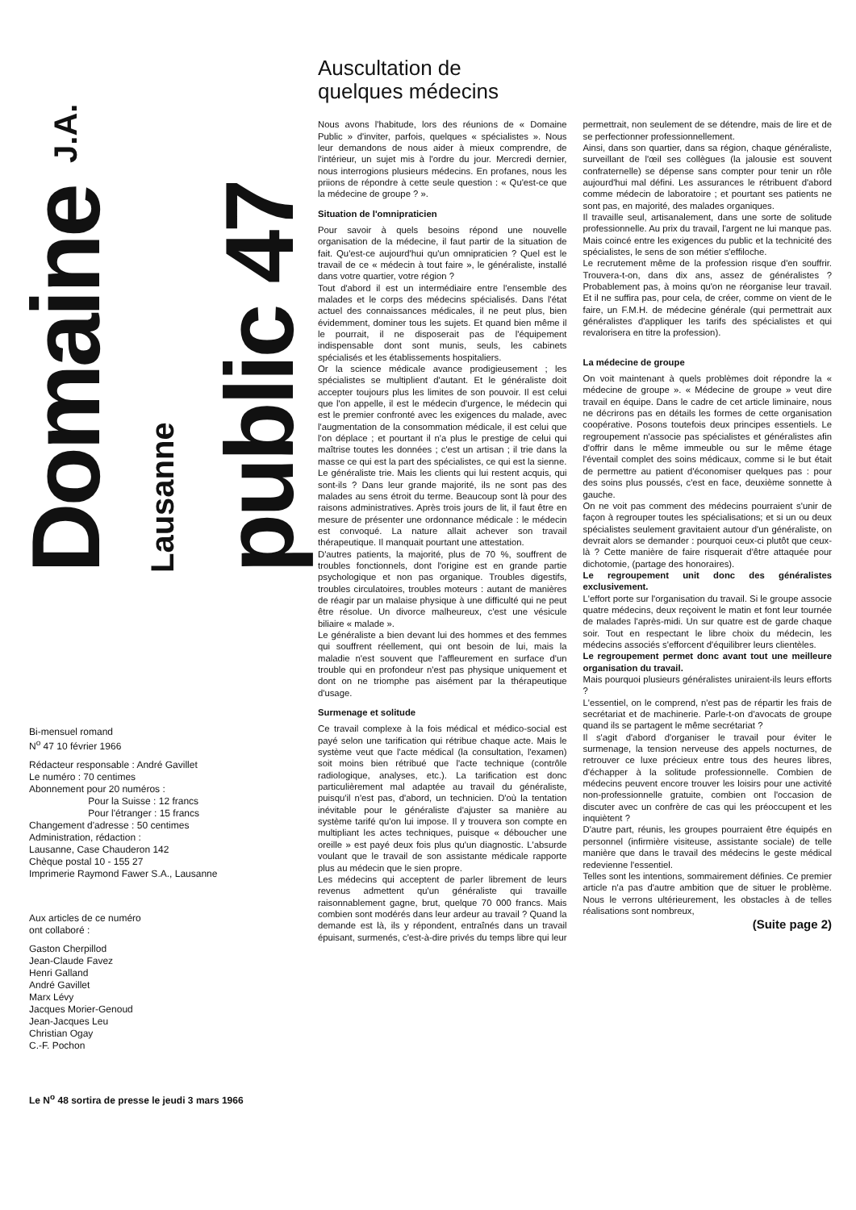Domaine J.A. Lausanne
public 47
Bi-mensuel romand
N<sup>o</sup> 47 10 février 1966
Rédacteur responsable : André Gavillet
Le numéro : 70 centimes
Abonnement pour 20 numéros :
Pour la Suisse : 12 francs
Pour l'étranger : 15 francs
Changement d'adresse : 50 centimes
Administration, rédaction :
Lausanne, Case Chauderon 142
Chèque postal 10 - 155 27
Imprimerie Raymond Fawer S.A., Lausanne
Aux articles de ce numéro
ont collaboré :
Gaston Cherpillod
Jean-Claude Favez
Henri Galland
André Gavillet
Marx Lévy
Jacques Morier-Genoud
Jean-Jacques Leu
Christian Ogay
C.-F. Pochon
Le N<sup>o</sup> 48 sortira de presse le jeudi 3 mars 1966
Auscultation de
quelques médecins
Nous avons l'habitude, lors des réunions de « Domaine Public » d'inviter, parfois, quelques « spécialistes ». Nous leur demandons de nous aider à mieux comprendre, de l'intérieur, un sujet mis à l'ordre du jour. Mercredi dernier, nous interrogions plusieurs médecins. En profanes, nous les priions de répondre à cette seule question : « Qu'est-ce que la médecine de groupe ? ».
Situation de l'omnipraticien
Pour savoir à quels besoins répond une nouvelle organisation de la médecine, il faut partir de la situation de fait. Qu'est-ce aujourd'hui qu'un omnipraticien ? Quel est le travail de ce « médecin à tout faire », le généraliste, installé dans votre quartier, votre région ?
Tout d'abord il est un intermédiaire entre l'ensemble des malades et le corps des médecins spécialisés. Dans l'état actuel des connaissances médicales, il ne peut plus, bien évidemment, dominer tous les sujets. Et quand bien même il le pourrait, il ne disposerait pas de l'équipement indispensable dont sont munis, seuls, les cabinets spécialisés et les établissements hospitaliers.
Or la science médicale avance prodigieusement ; les spécialistes se multiplient d'autant. Et le généraliste doit accepter toujours plus les limites de son pouvoir. Il est celui que l'on appelle, il est le médecin d'urgence, le médecin qui est le premier confronté avec les exigences du malade, avec l'augmentation de la consommation médicale, il est celui que l'on déplace ; et pourtant il n'a plus le prestige de celui qui maîtrise toutes les données ; c'est un artisan ; il trie dans la masse ce qui est la part des spécialistes, ce qui est la sienne.
Le généraliste trie. Mais les clients qui lui restent acquis, qui sont-ils ? Dans leur grande majorité, ils ne sont pas des malades au sens étroit du terme. Beaucoup sont là pour des raisons administratives. Après trois jours de lit, il faut être en mesure de présenter une ordonnance médicale : le médecin est convoqué. La nature allait achever son travail thérapeutique. Il manquait pourtant une attestation.
D'autres patients, la majorité, plus de 70 %, souffrent de troubles fonctionnels, dont l'origine est en grande partie psychologique et non pas organique. Troubles digestifs, troubles circulatoires, troubles moteurs : autant de manières de réagir par un malaise physique à une difficulté qui ne peut être résolue. Un divorce malheureux, c'est une vésicule biliaire « malade ».
Le généraliste a bien devant lui des hommes et des femmes qui souffrent réellement, qui ont besoin de lui, mais la maladie n'est souvent que l'affleurement en surface d'un trouble qui en profondeur n'est pas physique uniquement et dont on ne triomphe pas aisément par la thérapeutique d'usage.
Surmenage et solitude
Ce travail complexe à la fois médical et médico-social est payé selon une tarification qui rétribue chaque acte. Mais le système veut que l'acte médical (la consultation, l'examen) soit moins bien rétribué que l'acte technique (contrôle radiologique, analyses, etc.). La tarification est donc particulièrement mal adaptée au travail du généraliste, puisqu'il n'est pas, d'abord, un technicien. D'où la tentation inévitable pour le généraliste d'ajuster sa manière au système tarifé qu'on lui impose. Il y trouvera son compte en multipliant les actes techniques, puisque « déboucher une oreille » est payé deux fois plus qu'un diagnostic. L'absurde voulant que le travail de son assistante médicale rapporte plus au médecin que le sien propre.
Les médecins qui acceptent de parler librement de leurs revenus admettent qu'un généraliste qui travaille raisonnablement gagne, brut, quelque 70 000 francs. Mais combien sont modérés dans leur ardeur au travail ? Quand la demande est là, ils y répondent, entraînés dans un travail épuisant, surmenés, c'est-à-dire privés du temps libre qui leur permettrait, non seulement de se détendre, mais de lire et de se perfectionner professionnellement.
Ainsi, dans son quartier, dans sa région, chaque généraliste, surveillant de l'œil ses collègues (la jalousie est souvent confraternelle) se dépense sans compter pour tenir un rôle aujourd'hui mal défini. Les assurances le rétribuent d'abord comme médecin de laboratoire ; et pourtant ses patients ne sont pas, en majorité, des malades organiques.
Il travaille seul, artisanalement, dans une sorte de solitude professionnelle. Au prix du travail, l'argent ne lui manque pas. Mais coincé entre les exigences du public et la technicité des spécialistes, le sens de son métier s'effiloche.
Le recrutement même de la profession risque d'en souffrir. Trouvera-t-on, dans dix ans, assez de généralistes ? Probablement pas, à moins qu'on ne réorganise leur travail. Et il ne suffira pas, pour cela, de créer, comme on vient de le faire, un F.M.H. de médecine générale (qui permettrait aux généralistes d'appliquer les tarifs des spécialistes et qui revalorisera en titre la profession).
La médecine de groupe
On voit maintenant à quels problèmes doit répondre la « médecine de groupe ». « Médecine de groupe » veut dire travail en équipe. Dans le cadre de cet article liminaire, nous ne décrirons pas en détails les formes de cette organisation coopérative. Posons toutefois deux principes essentiels. Le regroupement n'associe pas spécialistes et généralistes afin d'offrir dans le même immeuble ou sur le même étage l'éventail complet des soins médicaux, comme si le but était de permettre au patient d'économiser quelques pas : pour des soins plus poussés, c'est en face, deuxième sonnette à gauche.
On ne voit pas comment des médecins pourraient s'unir de façon à regrouper toutes les spécialisations; et si un ou deux spécialistes seulement gravitaient autour d'un généraliste, on devrait alors se demander : pourquoi ceux-ci plutôt que ceux-là ? Cette manière de faire risquerait d'être attaquée pour dichotomie, (partage des honoraires).
Le regroupement unit donc des généralistes exclusivement.
L'effort porte sur l'organisation du travail. Si le groupe associe quatre médecins, deux reçoivent le matin et font leur tournée de malades l'après-midi. Un sur quatre est de garde chaque soir. Tout en respectant le libre choix du médecin, les médecins associés s'efforcent d'équilibrer leurs clientèles.
Le regroupement permet donc avant tout une meilleure organisation du travail.
Mais pourquoi plusieurs généralistes uniraient-ils leurs efforts ?
L'essentiel, on le comprend, n'est pas de répartir les frais de secrétariat et de machinerie. Parle-t-on d'avocats de groupe quand ils se partagent le même secrétariat ?
Il s'agit d'abord d'organiser le travail pour éviter le surmenage, la tension nerveuse des appels nocturnes, de retrouver ce luxe précieux entre tous des heures libres, d'échapper à la solitude professionnelle. Combien de médecins peuvent encore trouver les loisirs pour une activité non-professionnelle gratuite, combien ont l'occasion de discuter avec un confrère de cas qui les préoccupent et les inquiètent ?
D'autre part, réunis, les groupes pourraient être équipés en personnel (infirmière visiteuse, assistante sociale) de telle manière que dans le travail des médecins le geste médical redevienne l'essentiel.
Telles sont les intentions, sommairement définies. Ce premier article n'a pas d'autre ambition que de situer le problème. Nous le verrons ultérieurement, les obstacles à de telles réalisations sont nombreux,
(Suite page 2)